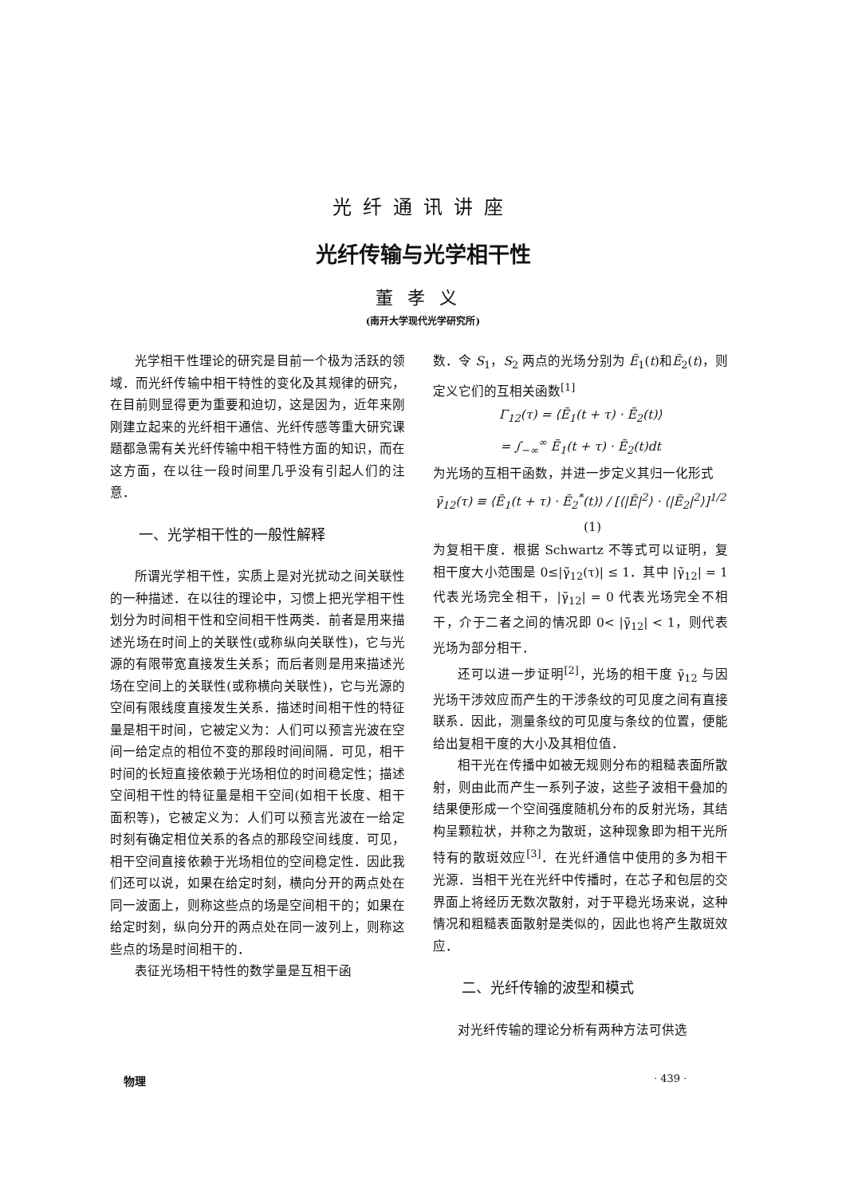光纤通讯讲座
光纤传输与光学相干性
董孝义
(南开大学现代光学研究所)
光学相干性理论的研究是目前一个极为活跃的领域．而光纤传输中相干特性的变化及其规律的研究，在目前则显得更为重要和迫切，这是因为，近年来刚刚建立起来的光纤相干通信、光纤传感等重大研究课题都急需有关光纤传输中相干特性方面的知识，而在这方面，在以往一段时间里几乎没有引起人们的注意．
一、光学相干性的一般性解释
所谓光学相干性，实质上是对光扰动之间关联性的一种描述．在以往的理论中，习惯上把光学相干性划分为时间相干性和空间相干性两类．前者是用来描述光场在时间上的关联性(或称纵向关联性)，它与光源的有限带宽直接发生关系；而后者则是用来描述光场在空间上的关联性(或称横向关联性)，它与光源的空间有限线度直接发生关系．描述时间相干性的特征量是相干时间，它被定义为：人们可以预言光波在空间一给定点的相位不变的那段时间间隔．可见，相干时间的长短直接依赖于光场相位的时间稳定性；描述空间相干性的特征量是相干空间(如相干长度、相干面积等)，它被定义为：人们可以预言光波在一给定时刻有确定相位关系的各点的那段空间线度．可见，相干空间直接依赖于光场相位的空间稳定性．因此我们还可以说，如果在给定时刻，横向分开的两点处在同一波面上，则称这些点的场是空间相干的；如果在给定时刻，纵向分开的两点处在同一波列上，则称这些点的场是时间相干的．
表征光场相干特性的数学量是互相干函
数．令 S<sub>1</sub>，S<sub>2</sub> 两点的光场分别为 Ẽ<sub>1</sub>(t)和Ẽ<sub>2</sub>(t)，则定义它们的互相关函数<sup>[1]</sup>
Γ<sub>12</sub>(τ) = ⟨Ẽ<sub>1</sub>(t + τ) · Ẽ<sub>2</sub>(t)⟩
= ∫<sub>−∞</sub><sup>∞</sup> Ẽ<sub>1</sub>(t + τ) · Ẽ<sub>2</sub>(t)dt
为光场的互相干函数，并进一步定义其归一化形式
γ̃<sub>12</sub>(τ) ≡ ⟨Ẽ<sub>1</sub>(t + τ) · Ẽ<sub>2</sub><sup>*</sup>(t)⟩ / [⟨|Ẽ|<sup>2</sup>⟩ · ⟨|Ẽ<sub>2</sub>|<sup>2</sup>⟩]<sup>1/2</sup> (1)
为复相干度．根据 Schwartz 不等式可以证明，复相干度大小范围是 0≤|γ̃<sub>12</sub>(τ)| ≤ 1．其中 |γ̃<sub>12</sub>| = 1 代表光场完全相干，|γ̃<sub>12</sub>| = 0 代表光场完全不相干，介于二者之间的情况即 0< |γ̃<sub>12</sub>| < 1，则代表光场为部分相干．
还可以进一步证明<sup>[2]</sup>，光场的相干度 γ̃<sub>12</sub> 与因光场干涉效应而产生的干涉条纹的可见度之间有直接联系．因此，测量条纹的可见度与条纹的位置，便能给出复相干度的大小及其相位值．
相干光在传播中如被无规则分布的粗糙表面所散射，则由此而产生一系列子波，这些子波相干叠加的结果便形成一个空间强度随机分布的反射光场，其结构呈颗粒状，并称之为散斑，这种现象即为相干光所特有的散斑效应<sup>[3]</sup>．在光纤通信中使用的多为相干光源．当相干光在光纤中传播时，在芯子和包层的交界面上将经历无数次散射，对于平稳光场来说，这种情况和粗糙表面散射是类似的，因此也将产生散斑效应．
二、光纤传输的波型和模式
对光纤传输的理论分析有两种方法可供选
物理 · 439 ·